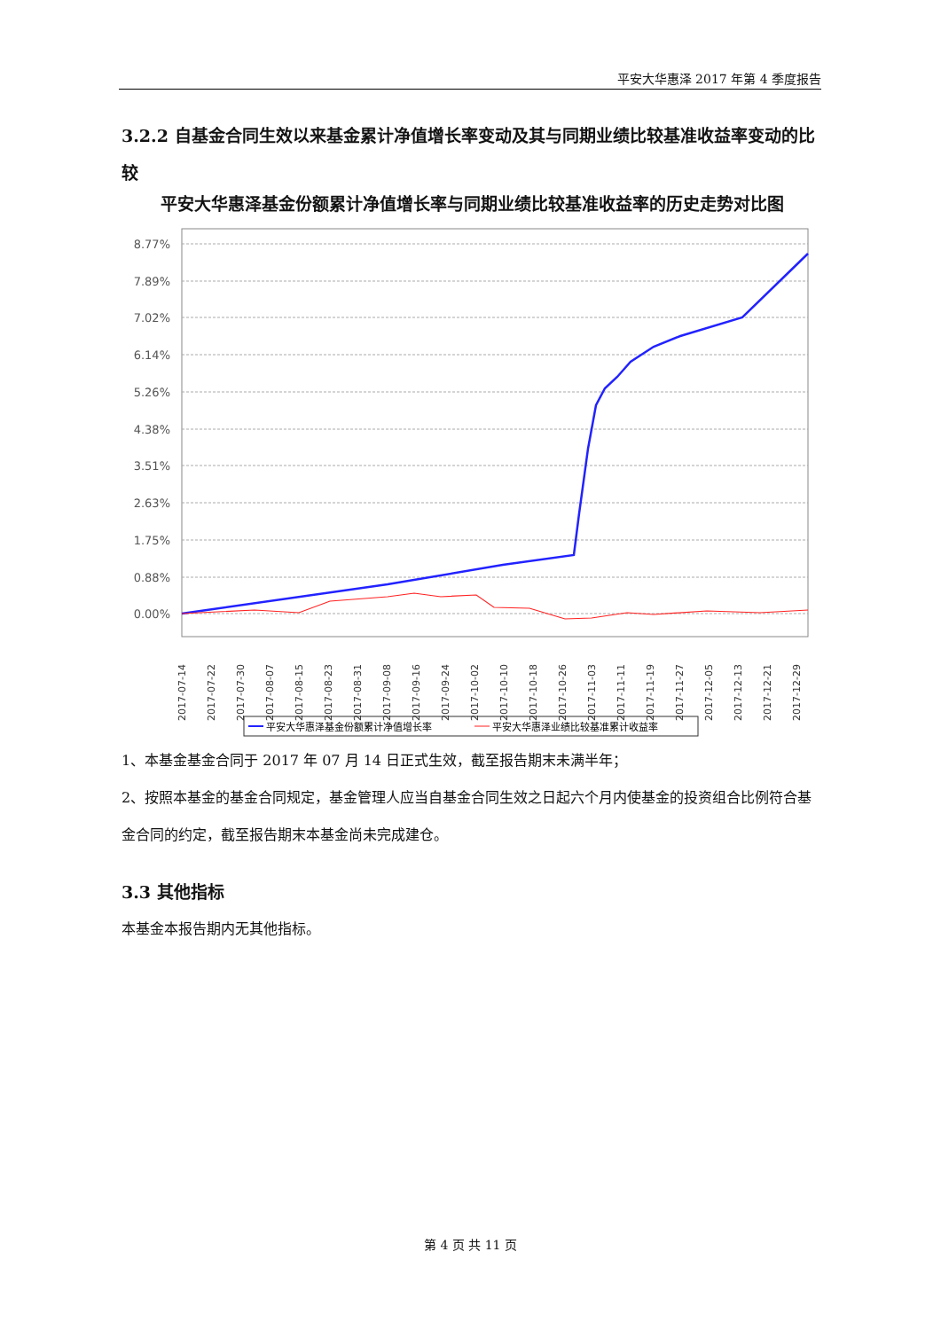平安大华惠泽 2017 年第 4 季度报告
3.2.2 自基金合同生效以来基金累计净值增长率变动及其与同期业绩比较基准收益率变动的比较
平安大华惠泽基金份额累计净值增长率与同期业绩比较基准收益率的历史走势对比图
8.77%
7.89%
7.02%
6.14%
5.26%
4.38%
3.51%
2.63%
1.75%
0.88%
0.00%
2017-07-14
2017-07-22
2017-07-30
2017-08-07
2017-08-15
2017-08-23
2017-08-31
2017-09-08
2017-09-16
2017-09-24
2017-10-02
2017-10-10
2017-10-18
2017-10-26
2017-11-03
2017-11-11
2017-11-19
2017-11-27
2017-12-05
2017-12-13
2017-12-21
2017-12-29
平安大华惠泽基金份额累计净值增长率
平安大华惠泽业绩比较基准累计收益率
1、本基金基金合同于 2017 年 07 月 14 日正式生效，截至报告期末未满半年；
2、按照本基金的基金合同规定，基金管理人应当自基金合同生效之日起六个月内使基金的投资组合比例符合基金合同的约定，截至报告期末本基金尚未完成建仓。
3.3 其他指标
本基金本报告期内无其他指标。
第 4 页 共 11 页